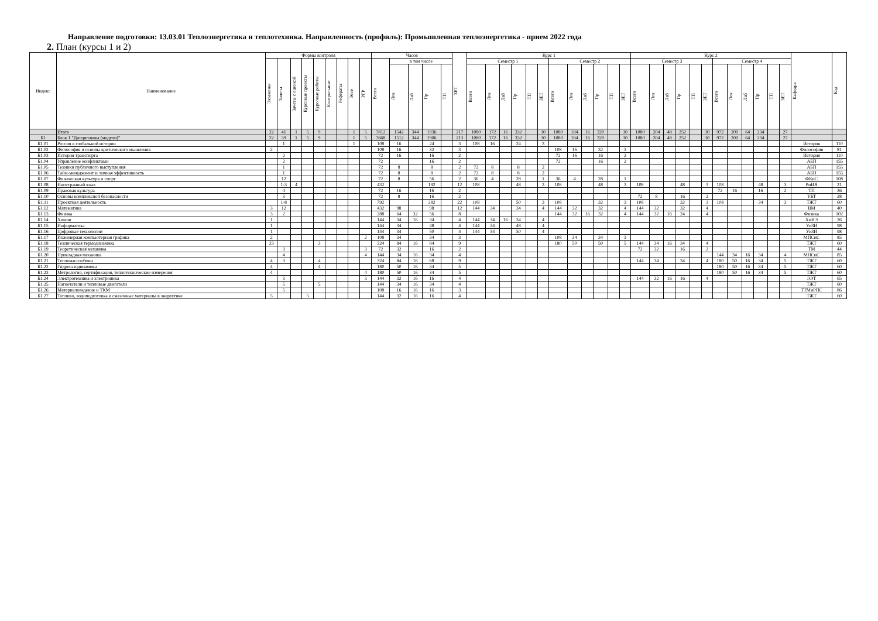Направление подготовки: 13.03.01 Теплоэнергетика и теплотехника. Направленность (профиль): Промышленная теплоэнергетика - прием 2022 года
2. План (курсы 1 и 2)
| Индекс | Наименование | Формы контроля | | | | | | | | | Часов | | | | | ЗЕТ | Курс 1 | | | | | | | | | | | | Курс 2 | | | | | | | | | | | | Кафедра | Код |
| --- | --- | --- | --- | --- | --- | --- | --- | --- | --- | --- | --- | --- | --- | --- | --- | --- | --- | --- | --- | --- | --- | --- | --- | --- | --- | --- | --- | --- | --- | --- | --- | --- | --- | --- | --- | --- | --- | --- | --- | --- | --- | --- |
| | | Экзамены | Зачеты | Зачеты с оценкой | Курсовые проекты | Курсовые работы | Контрольные | Рефераты | Эссе | РГР | Всего | в том числе | | | | | Семестр 1 | | | | | | Семестр 2 | | | | | | Семестр 3 | | | | | | Семестр 4 | | | | | | | |
| | | | | | | | | | | | | Лек | Лаб | Пр | ТП | | Всего | Лек | Лаб | Пр | ТП | ЗЕТ | Всего | Лек | Лаб | Пр | ТП | ЗЕТ | Всего | Лек | Лаб | Пр | ТП | ЗЕТ | Всего | Лек | Лаб | Пр | ТП | ЗЕТ | | |
| | Итого | 22 | 41 | 1 | 5 | 9 | | | 1 | 5 | 7812 | 1542 | 344 | 1936 | | 217 | 1080 | 172 | 16 | 332 | | 30 | 1080 | 184 | 16 | 320 | | 30 | 1080 | 204 | 48 | 252 | | 30 | 972 | 200 | 64 | 234 | | 27 | | |
| Б1 | Блок 1 "Дисциплины (модули)" | 22 | 39 | 1 | 5 | 9 | | | 1 | 5 | 7668 | 1512 | 344 | 1906 | | 213 | 1080 | 172 | 16 | 332 | | 30 | 1080 | 184 | 16 | 320 | | 30 | 1080 | 204 | 48 | 252 | | 30 | 972 | 200 | 64 | 234 | | 27 | | |
| Б1.01 | Россия в глобальной истории | | 1 | | | | | | 1 | | 108 | 16 | | 24 | | 3 | 108 | 16 | | 24 | | 3 | | | | | | | | | | | | | | | | | | | История | 110 |
| Б1.02 | Философия и основы критического мышления | 2 | | | | | | | | | 108 | 16 | | 32 | | 3 | | | | | | | 108 | 16 | | 32 | | 3 | | | | | | | | | | | | | Философия | 81 |
| Б1.03 | История транспорта | | 2 | | | | | | | | 72 | 16 | | 16 | | 2 | | | | | | | 72 | 16 | | 16 | | 2 | | | | | | | | | | | | | История | 110 |
| Б1.04 | Управление конфликтами | | 2 | | | | | | | | 72 | | | 16 | | 2 | | | | | | | 72 | | | 16 | | 2 | | | | | | | | | | | | | АБП | 155 |
| Б1.05 | Техники публичного выступления | | 1 | | | | | | | | 72 | 8 | | 8 | | 2 | 72 | 8 | | 8 | | 2 | | | | | | | | | | | | | | | | | | | АБП | 155 |
| Б1.06 | Тайм-менеджмент и личная эффективность | | 1 | | | | | | | | 72 | 8 | | 8 | | 2 | 72 | 8 | | 8 | | 2 | | | | | | | | | | | | | | | | | | | АБП | 155 |
| Б1.07 | Физическая культура и спорт | | 12 | | | | | | | | 72 | 8 | | 56 | | 2 | 36 | 4 | | 28 | | 1 | 36 | 4 | | 28 | | 1 | | | | | | | | | | | | | ФКиС | 108 |
| Б1.08 | Иностранный язык | | 1-3 | 4 | | | | | | | 432 | | | 192 | | 12 | 108 | | | 48 | | 3 | 108 | | | 48 | | 3 | 108 | | | 48 | | 3 | 108 | | | 48 | | 3 | РиИЯ | 21 |
| Б1.09 | Правовая культура | | 4 | | | | | | | | 72 | 16 | | 16 | | 2 | | | | | | | | | | | | | | | | | | | 72 | 16 | | 16 | | 2 | ТП | 36 |
| Б1.10 | Основы комплексной безопасности | | 3 | | | | | | | | 72 | 8 | | 16 | | 2 | | | | | | | | | | | | | 72 | 8 | | 16 | | 2 | | | | | | | УБТ | 28 |
| Б1.11 | Проектная деятельность | | 1-8 | | | | | | | | 792 | | | 282 | | 22 | 108 | | | 50 | | 3 | 108 | | | 32 | | 3 | 108 | | | 32 | | 3 | 108 | | | 34 | | 3 | ТЖТ | 60 |
| Б1.12 | Математика | 3 | 12 | | | | | | | | 432 | 98 | | 98 | | 12 | 144 | 34 | | 34 | | 4 | 144 | 32 | | 32 | | 4 | 144 | 32 | | 32 | | 4 | | | | | | | ВМ | 40 |
| Б1.13 | Физика | 3 | 2 | | | | | | | | 288 | 64 | 32 | 56 | | 8 | | | | | | | 144 | 32 | 16 | 32 | | 4 | 144 | 32 | 16 | 24 | | 4 | | | | | | | Физика | 102 |
| Б1.14 | Химия | 1 | | | | | | | | | 144 | 34 | 16 | 34 | | 4 | 144 | 34 | 16 | 34 | | 4 | | | | | | | | | | | | | | | | | | | ХиИЭ | 26 |
| Б1.15 | Информатика | 1 | | | | | | | | | 144 | 34 | | 48 | | 4 | 144 | 34 | | 48 | | 4 | | | | | | | | | | | | | | | | | | | УиЗИ | 98 |
| Б1.16 | Цифровые технологии | 1 | | | | | | | | | 144 | 34 | | 50 | | 4 | 144 | 34 | | 50 | | 4 | | | | | | | | | | | | | | | | | | | УиЗИ | 98 |
| Б1.17 | Инженерная компьютерная графика | 2 | | | | | | | | 2 | 108 | 34 | | 34 | | 3 | | | | | | | 108 | 34 | | 34 | | 3 | | | | | | | | | | | | | МПСиС | 85 |
| Б1.18 | Техническая термодинамика | 23 | | | | 3 | | | | | 324 | 84 | 16 | 84 | | 9 | | | | | | | 180 | 50 | | 50 | | 5 | 144 | 34 | 16 | 34 | | 4 | | | | | | | ТЖТ | 60 |
| Б1.19 | Теоретическая механика | | 3 | | | | | | | 3 | 72 | 32 | | 16 | | 2 | | | | | | | | | | | | | 72 | 32 | | 16 | | 2 | | | | | | | ТМ | 44 |
| Б1.20 | Прикладная механика | | 4 | | | | | | | 4 | 144 | 34 | 16 | 34 | | 4 | | | | | | | | | | | | | | | | | | | 144 | 34 | 16 | 34 | | 4 | МПСиС | 85 |
| Б1.21 | Тепломассообмен | 4 | 3 | | | 4 | | | | | 324 | 84 | 16 | 68 | | 9 | | | | | | | | | | | | | 144 | 34 | | 34 | | 4 | 180 | 50 | 16 | 34 | | 5 | ТЖТ | 60 |
| Б1.22 | Гидрогазодинамика | 4 | | | | 4 | | | | | 180 | 50 | 16 | 34 | | 5 | | | | | | | | | | | | | | | | | | | 180 | 50 | 16 | 34 | | 5 | ТЖТ | 60 |
| Б1.23 | Метрология, сертификация, теплотехнические измерения | 4 | | | | | | | | 4 | 180 | 50 | 16 | 34 | | 5 | | | | | | | | | | | | | | | | | | | 180 | 50 | 16 | 34 | | 5 | ТЖТ | 60 |
| Б1.24 | Электротехника и электроника | | 3 | | | | | | | 3 | 144 | 32 | 16 | 16 | | 4 | | | | | | | | | | | | | 144 | 32 | 16 | 16 | | 4 | | | | | | | ЭЭТ | 65 |
| Б1.25 | Нагнетатели и тепловые двигатели | | 5 | | | 5 | | | | | 144 | 34 | 16 | 34 | | 4 | | | | | | | | | | | | | | | | | | | | | | | | | ТЖТ | 60 |
| Б1.26 | Материаловедение и ТКМ | | 5 | | | | | | | | 108 | 16 | 16 | 16 | | 3 | | | | | | | | | | | | | | | | | | | | | | | | | ТТМиРПС | 86 |
| Б1.27 | Топливо, водоподготовка и смазочные материалы в энергетике | 5 | | | 5 | | | | | | 144 | 32 | 16 | 16 | | 4 | | | | | | | | | | | | | | | | | | | | | | | | | ТЖТ | 60 |